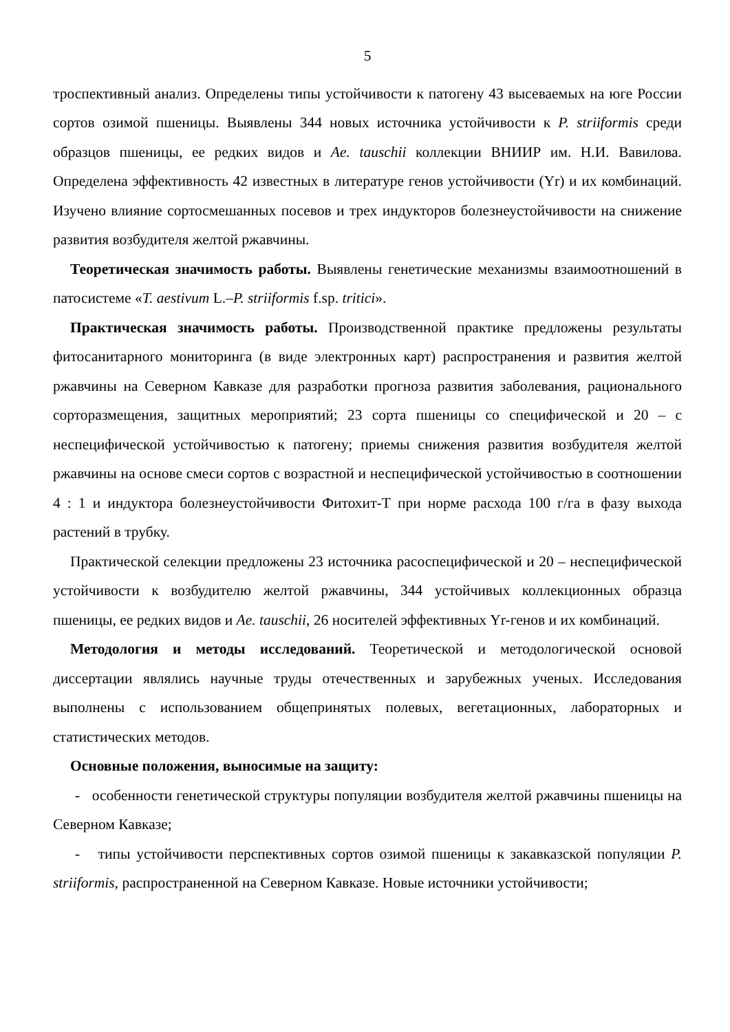5
троспективный анализ. Определены типы устойчивости к патогену 43 высеваемых на юге России сортов озимой пшеницы. Выявлены 344 новых источника устойчивости к P. striiformis среди образцов пшеницы, ее редких видов и Ae. tauschii коллекции ВНИИР им. Н.И. Вавилова. Определена эффективность 42 известных в литературе генов устойчивости (Yr) и их комбинаций. Изучено влияние сортосмешанных посевов и трех индукторов болезнеустойчивости на снижение развития возбудителя желтой ржавчины.
Теоретическая значимость работы. Выявлены генетические механизмы взаимоотношений в патосистеме «T. aestivum L.–P. striiformis f.sp. tritici».
Практическая значимость работы. Производственной практике предложены результаты фитосанитарного мониторинга (в виде электронных карт) распространения и развития желтой ржавчины на Северном Кавказе для разработки прогноза развития заболевания, рационального сорторазмещения, защитных мероприятий; 23 сорта пшеницы со специфической и 20 – с неспецифической устойчивостью к патогену; приемы снижения развития возбудителя желтой ржавчины на основе смеси сортов с возрастной и неспецифической устойчивостью в соотношении 4 : 1 и индуктора болезнеустойчивости Фитохит-Т при норме расхода 100 г/га в фазу выхода растений в трубку.
Практической селекции предложены 23 источника расоспецифической и 20 – неспецифической устойчивости к возбудителю желтой ржавчины, 344 устойчивых коллекционных образца пшеницы, ее редких видов и Ae. tauschii, 26 носителей эффективных Yr-генов и их комбинаций.
Методология и методы исследований. Теоретической и методологической основой диссертации являлись научные труды отечественных и зарубежных ученых. Исследования выполнены с использованием общепринятых полевых, вегетационных, лабораторных и статистических методов.
Основные положения, выносимые на защиту:
- особенности генетической структуры популяции возбудителя желтой ржавчины пшеницы на Северном Кавказе;
- типы устойчивости перспективных сортов озимой пшеницы к закавказской популяции P. striiformis, распространенной на Северном Кавказе. Новые источники устойчивости;